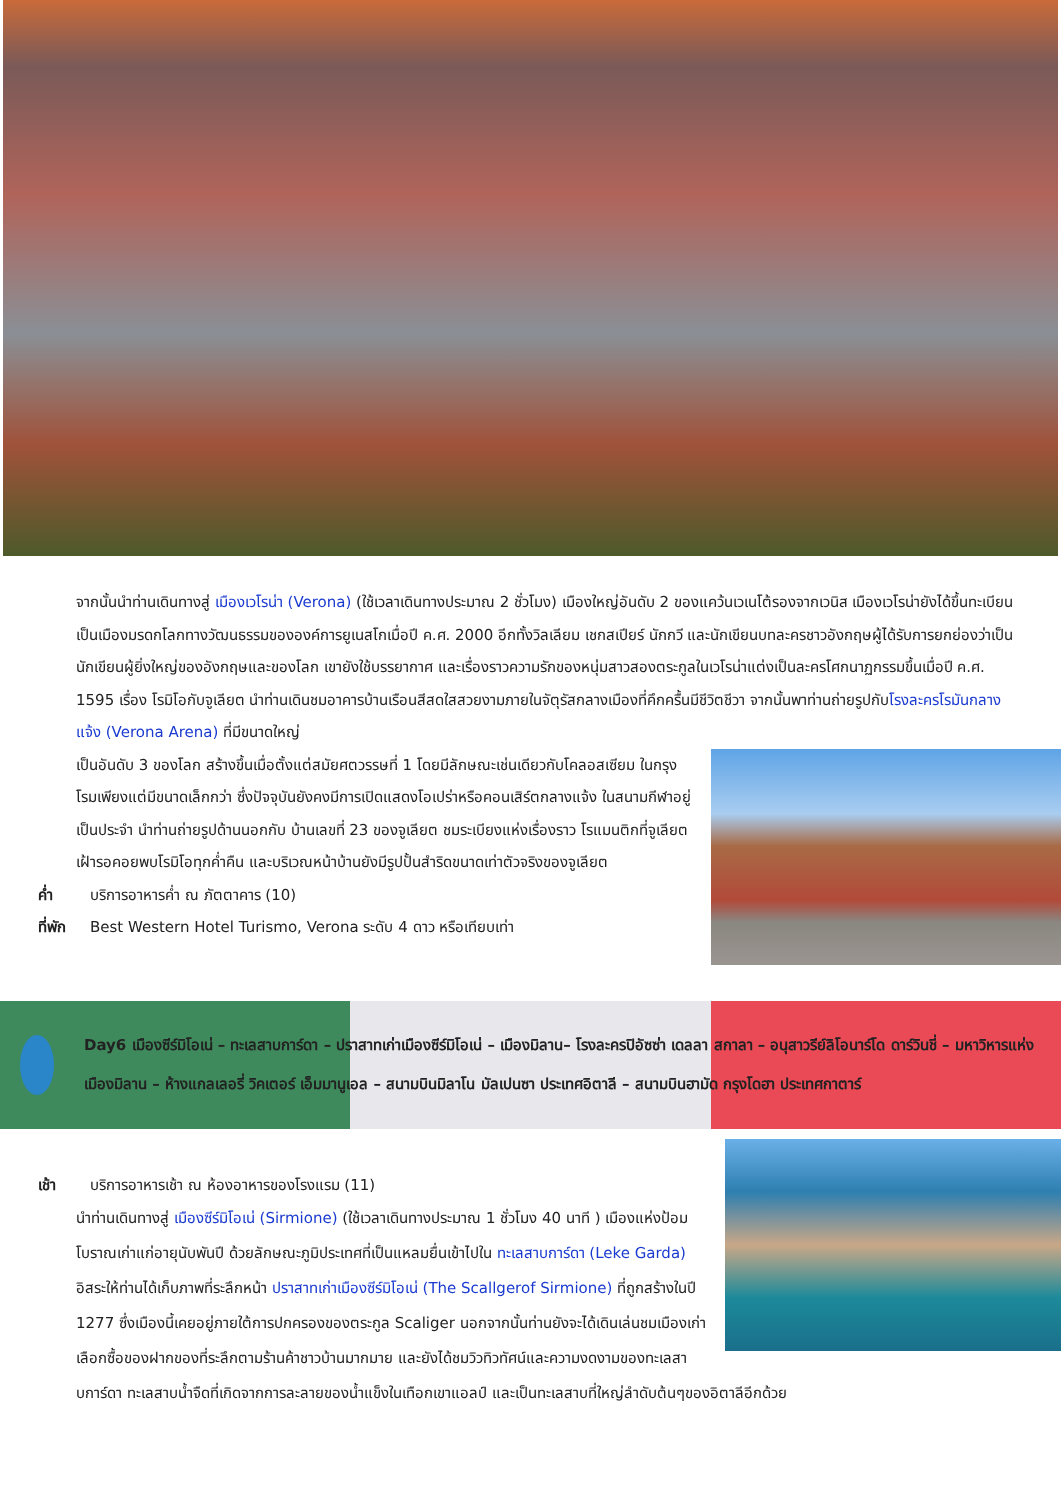จากนั้นนำท่านเดินทางสู่ เมืองเวโรน่า (Verona) (ใช้เวลาเดินทางประมาณ 2 ชั่วโมง) เมืองใหญ่อันดับ 2 ของแคว้นเวเนโต้รองจากเวนิส เมืองเวโรน่ายังได้ขึ้นทะเบียนเป็นเมืองมรดกโลกทางวัฒนธรรมขององค์การยูเนสโกเมื่อปี ค.ศ. 2000 อีกทั้งวิลเลียม เชกสเปียร์ นักกวี และนักเขียนบทละครชาวอังกฤษผู้ได้รับการยกย่องว่าเป็นนักเขียนผู้ยิ่งใหญ่ของอังกฤษและของโลก เขายังใช้บรรยากาศ และเรื่องราวความรักของหนุ่มสาวสองตระกูลในเวโรน่าแต่งเป็นละครโศกนาฏกรรมขึ้นเมื่อปี ค.ศ. 1595 เรื่อง โรมิโอกับจูเลียต นำท่านเดินชมอาคารบ้านเรือนสีสดใสสวยงามภายในจัตุรัสกลางเมืองที่คึกครื้นมีชีวิตชีวา จากนั้นพาท่านถ่ายรูปกับโรงละครโรมันกลางแจ้ง (Verona Arena) ที่มีขนาดใหญ่
เป็นอันดับ 3 ของโลก สร้างขึ้นเมื่อตั้งแต่สมัยศตวรรษที่ 1 โดยมีลักษณะเช่นเดียวกับโคลอสเซียม ในกรุงโรมเพียงแต่มีขนาดเล็กกว่า ซึ่งปัจจุบันยังคงมีการเปิดแสดงโอเปร่าหรือคอนเสิร์ตกลางแจ้ง ในสนามกีฬาอยู่เป็นประจำ นำท่านถ่ายรูปด้านนอกกับ บ้านเลขที่ 23 ของจูเลียต ชมระเบียงแห่งเรื่องราว โรแมนติกที่จูเลียตเฝ้ารอคอยพบโรมิโอทุกค่ำคืน และบริเวณหน้าบ้านยังมีรูปปั้นสำริดขนาดเท่าตัวจริงของจูเลียต
ค่ำ บริการอาหารค่ำ ณ ภัตตาคาร (10)
ที่พัก Best Western Hotel Turismo, Verona ระดับ 4 ดาว หรือเทียบเท่า
Day6 เมืองซีร์มิโอเน่ – ทะเลสาบการ์ดา – ปราสาทเก่าเมืองซีร์มิโอเน่ – เมืองมิลาน– โรงละครปิอัซซ่า เดลลา สกาลา – อนุสาวรีย์ลิโอนาร์โด ดาร์วินชี่ – มหาวิหารแห่งเมืองมิลาน – ห้างแกลเลอรี่ วิคเตอร์ เอ็มมานูเอล – สนามบินมิลาโน มัลเปนซา ประเทศอิตาลี – สนามบินฮามัด กรุงโดฮา ประเทศกาตาร์
เช้า บริการอาหารเช้า ณ ห้องอาหารของโรงแรม (11)
นำท่านเดินทางสู่ เมืองซีร์มิโอเน่ (Sirmione) (ใช้เวลาเดินทางประมาณ 1 ชั่วโมง 40 นาที ) เมืองแห่งป้อมโบราณเก่าแก่อายุนับพันปี ด้วยลักษณะภูมิประเทศที่เป็นแหลมยื่นเข้าไปใน ทะเลสาบการ์ดา (Leke Garda)
อิสระให้ท่านได้เก็บภาพที่ระลึกหน้า ปราสาทเก่าเมืองซีร์มิโอเน่ (The Scallgerof Sirmione) ที่ถูกสร้างในปี 1277 ซึ่งเมืองนี้เคยอยู่ภายใต้การปกครองของตระกูล Scaliger นอกจากนั้นท่านยังจะได้เดินเล่นชมเมืองเก่า เลือกซื้อของฝากของที่ระลึกตามร้านค้าชาวบ้านมากมาย และยังได้ชมวิวทิวทัศน์และความงดงามของทะเลสาบการ์ดา ทะเลสาบน้ำจืดที่เกิดจากการละลายของน้ำแข็งในเทือกเขาแอลป์ และเป็นทะเลสาบที่ใหญ่ลำดับต้นๆของอิตาลีอีกด้วย